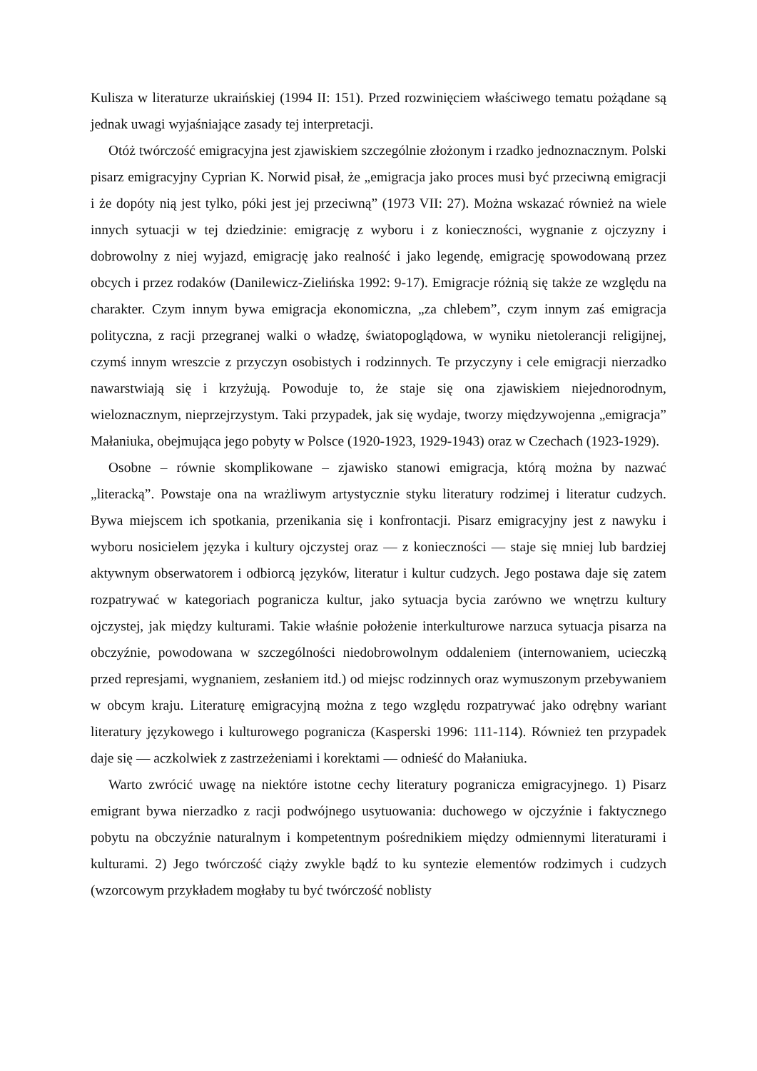Kulisza w literaturze ukraińskiej (1994 II: 151). Przed rozwinięciem właściwego tematu pożądane są jednak uwagi wyjaśniające zasady tej interpretacji.
Otóż twórczość emigracyjna jest zjawiskiem szczególnie złożonym i rzadko jednoznacznym. Polski pisarz emigracyjny Cyprian K. Norwid pisał, że „emigracja jako proces musi być przeciwną emigracji i że dopóty nią jest tylko, póki jest jej przeciwną” (1973 VII: 27). Można wskazać również na wiele innych sytuacji w tej dziedzinie: emigrację z wyboru i z konieczności, wygnanie z ojczyzny i dobrowolny z niej wyjazd, emigrację jako realność i jako legendę, emigrację spowodowaną przez obcych i przez rodaków (Danilewicz-Zielińska 1992: 9-17). Emigracje różnią się także ze względu na charakter. Czym innym bywa emigracja ekonomiczna, „za chlebem”, czym innym zaś emigracja polityczna, z racji przegranej walki o władzę, światopoglądowa, w wyniku nietolerancji religijnej, czymś innym wreszcie z przyczyn osobistych i rodzinnych. Te przyczyny i cele emigracji nierzadko nawarstwiają się i krzyżują. Powoduje to, że staje się ona zjawiskiem niejednorodnym, wieloznacznym, nieprzejrzystym. Taki przypadek, jak się wydaje, tworzy międzywojenna „emigracja” Małaniuka, obejmująca jego pobyty w Polsce (1920-1923, 1929-1943) oraz w Czechach (1923-1929).
Osobne – równie skomplikowane – zjawisko stanowi emigracja, którą można by nazwać „literacką”. Powstaje ona na wrażliwym artystycznie styku literatury rodzimej i literatur cudzych. Bywa miejscem ich spotkania, przenikania się i konfrontacji. Pisarz emigracyjny jest z nawyku i wyboru nosicielem języka i kultury ojczystej oraz — z konieczności — staje się mniej lub bardziej aktywnym obserwatorem i odbiorcą języków, literatur i kultur cudzych. Jego postawa daje się zatem rozpatrywać w kategoriach pogranicza kultur, jako sytuacja bycia zarówno we wnętrzu kultury ojczystej, jak między kulturami. Takie właśnie położenie interkulturowe narzuca sytuacja pisarza na obczyźnie, powodowana w szczególności niedobrowolnym oddaleniem (internowaniem, ucieczką przed represjami, wygnaniem, zesłaniem itd.) od miejsc rodzinnych oraz wymuszonym przebywaniem w obcym kraju. Literaturę emigracyjną można z tego względu rozpatrywać jako odrębny wariant literatury językowego i kulturowego pogranicza (Kasperski 1996: 111-114). Również ten przypadek daje się — aczkolwiek z zastrzeżeniami i korektami — odnieść do Małaniuka.
Warto zwrócić uwagę na niektóre istotne cechy literatury pogranicza emigracyjnego. 1) Pisarz emigrant bywa nierzadko z racji podwójnego usytuowania: duchowego w ojczyźnie i faktycznego pobytu na obczyźnie naturalnym i kompetentnym pośrednikiem między odmiennymi literaturami i kulturami. 2) Jego twórczość ciąży zwykle bądź to ku syntezie elementów rodzimych i cudzych (wzorcowym przykładem mogłaby tu być twórczość noblisty